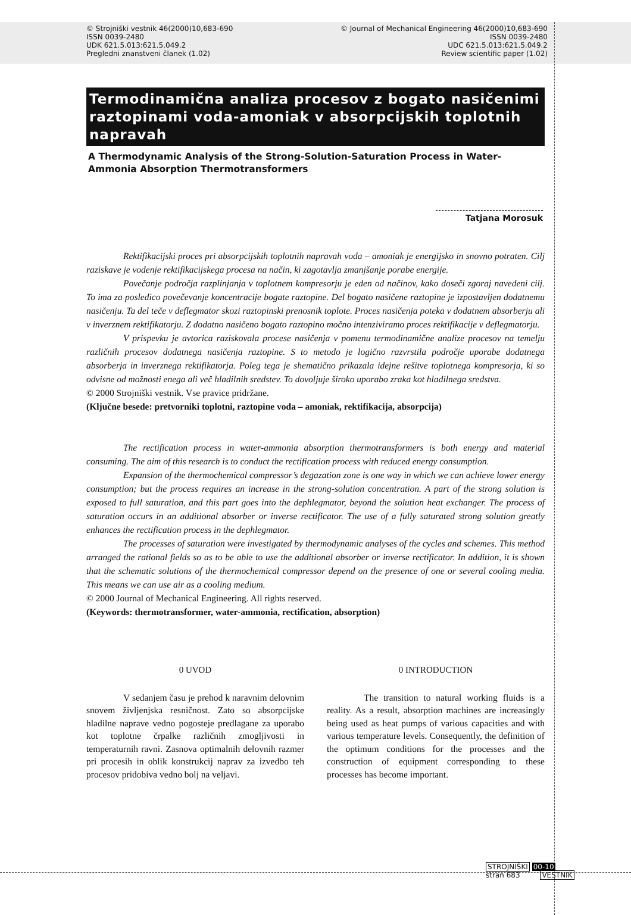© Strojniški vestnik 46(2000)10,683-690
ISSN 0039-2480
UDK 621.5.013:621.5.049.2
Pregledni znanstveni članek (1.02)
© Journal of Mechanical Engineering 46(2000)10,683-690
ISSN 0039-2480
UDC 621.5.013:621.5.049.2
Review scientific paper (1.02)
Termodinamična analiza procesov z bogato nasičenimi raztopinami voda-amoniak v absorpcijskih toplotnih napravah
A Thermodynamic Analysis of the Strong-Solution-Saturation Process in Water-Ammonia Absorption Thermotransformers
Tatjana Morosuk
Rektifikacijski proces pri absorpcijskih toplotnih napravah voda – amoniak je energijsko in snovno potraten. Cilj raziskave je vodenje rektifikacijskega procesa na način, ki zagotavlja zmanjšanje porabe energije.
Povečanje področja razplinjanja v toplotnem kompresorju je eden od načinov, kako doseči zgoraj navedeni cilj. To ima za posledico povečevanje koncentracije bogate raztopine. Del bogato nasičene raztopine je izpostavljen dodatnemu nasičenju. Ta del teče v deflegmator skozi raztopinski prenosnik toplote. Proces nasičenja poteka v dodatnem absorberju ali v inverznem rektifikatorju. Z dodatno nasičeno bogato raztopino močno intenziviramo proces rektifikacije v deflegmatorju.
V prispevku je avtorica raziskovala procese nasičenja v pomenu termodinamične analize procesov na temelju različnih procesov dodatnega nasičenja raztopine. S to metodo je logično razvrstila področje uporabe dodatnega absorberja in inverznega rektifikatorja. Poleg tega je shematično prikazala idejne rešitve toplotnega kompresorja, ki so odvisne od možnosti enega ali več hladilnih sredstev. To dovoljuje široko uporabo zraka kot hladilnega sredstva.
© 2000 Strojniški vestnik. Vse pravice pridržane.
(Ključne besede: pretvorniki toplotni, raztopine voda – amoniak, rektifikacija, absorpcija)
The rectification process in water-ammonia absorption thermotransformers is both energy and material consuming. The aim of this research is to conduct the rectification process with reduced energy consumption.
Expansion of the thermochemical compressor’s degazation zone is one way in which we can achieve lower energy consumption; but the process requires an increase in the strong-solution concentration. A part of the strong solution is exposed to full saturation, and this part goes into the dephlegmator, beyond the solution heat exchanger. The process of saturation occurs in an additional absorber or inverse rectificator. The use of a fully saturated strong solution greatly enhances the rectification process in the dephlegmator.
The processes of saturation were investigated by thermodynamic analyses of the cycles and schemes. This method arranged the rational fields so as to be able to use the additional absorber or inverse rectificator. In addition, it is shown that the schematic solutions of the thermochemical compressor depend on the presence of one or several cooling media. This means we can use air as a cooling medium.
© 2000 Journal of Mechanical Engineering. All rights reserved.
(Keywords: thermotransformer, water-ammonia, rectification, absorption)
0 UVOD
V sedanjem času je prehod k naravnim delovnim snovem življenjska resničnost. Zato so absorpcijske hladilne naprave vedno pogosteje predlagane za uporabo kot toplotne črpalke različnih zmogljivosti in temperaturnih ravni. Zasnova optimalnih delovnih razmer pri procesih in oblik konstrukcij naprav za izvedbo teh procesov pridobiva vedno bolj na veljavi.
0 INTRODUCTION
The transition to natural working fluids is a reality. As a result, absorption machines are increasingly being used as heat pumps of various capacities and with various temperature levels. Consequently, the definition of the optimum conditions for the processes and the construction of equipment corresponding to these processes has become important.
STROJNIŠKI 00-10
stran 683 VESTNIK